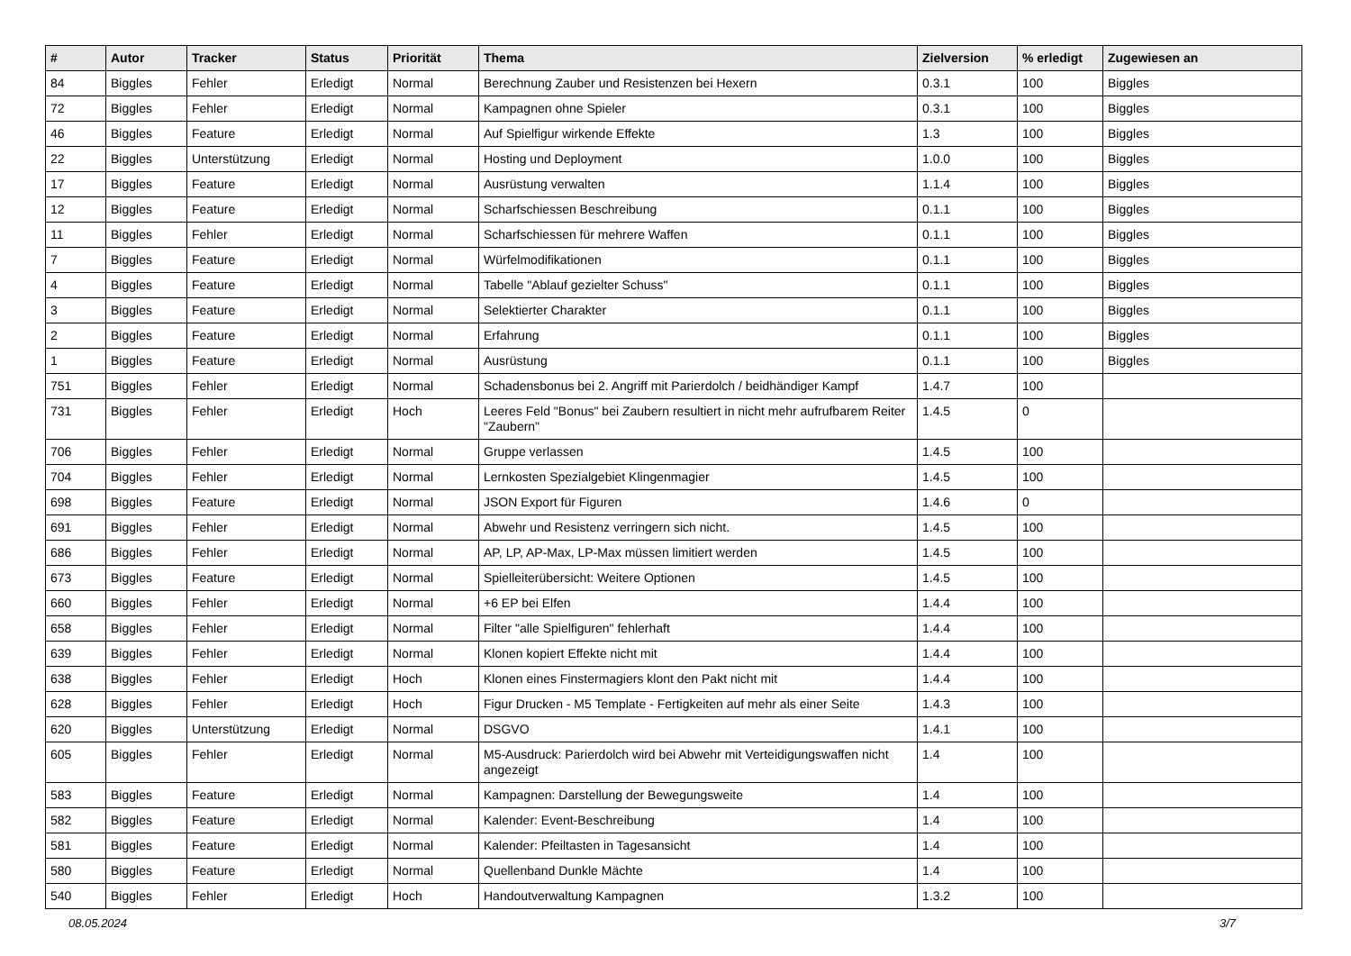| # | Autor | Tracker | Status | Priorität | Thema | Zielversion | % erledigt | Zugewiesen an |
| --- | --- | --- | --- | --- | --- | --- | --- | --- |
| 84 | Biggles | Fehler | Erledigt | Normal | Berechnung Zauber und Resistenzen bei Hexern | 0.3.1 | 100 | Biggles |
| 72 | Biggles | Fehler | Erledigt | Normal | Kampagnen ohne Spieler | 0.3.1 | 100 | Biggles |
| 46 | Biggles | Feature | Erledigt | Normal | Auf Spielfigur wirkende Effekte | 1.3 | 100 | Biggles |
| 22 | Biggles | Unterstützung | Erledigt | Normal | Hosting und Deployment | 1.0.0 | 100 | Biggles |
| 17 | Biggles | Feature | Erledigt | Normal | Ausrüstung verwalten | 1.1.4 | 100 | Biggles |
| 12 | Biggles | Feature | Erledigt | Normal | Scharfschiessen Beschreibung | 0.1.1 | 100 | Biggles |
| 11 | Biggles | Fehler | Erledigt | Normal | Scharfschiessen für mehrere Waffen | 0.1.1 | 100 | Biggles |
| 7 | Biggles | Feature | Erledigt | Normal | Würfelmodifikationen | 0.1.1 | 100 | Biggles |
| 4 | Biggles | Feature | Erledigt | Normal | Tabelle "Ablauf gezielter Schuss" | 0.1.1 | 100 | Biggles |
| 3 | Biggles | Feature | Erledigt | Normal | Selektierter Charakter | 0.1.1 | 100 | Biggles |
| 2 | Biggles | Feature | Erledigt | Normal | Erfahrung | 0.1.1 | 100 | Biggles |
| 1 | Biggles | Feature | Erledigt | Normal | Ausrüstung | 0.1.1 | 100 | Biggles |
| 751 | Biggles | Fehler | Erledigt | Normal | Schadensbonus bei 2. Angriff mit Parierdolch / beidhändiger Kampf | 1.4.7 | 100 | |
| 731 | Biggles | Fehler | Erledigt | Hoch | Leeres Feld "Bonus" bei Zaubern resultiert in nicht mehr aufrufbarem Reiter "Zaubern" | 1.4.5 | 0 | |
| 706 | Biggles | Fehler | Erledigt | Normal | Gruppe verlassen | 1.4.5 | 100 | |
| 704 | Biggles | Fehler | Erledigt | Normal | Lernkosten Spezialgebiet Klingenmagier | 1.4.5 | 100 | |
| 698 | Biggles | Feature | Erledigt | Normal | JSON Export für Figuren | 1.4.6 | 0 | |
| 691 | Biggles | Fehler | Erledigt | Normal | Abwehr und Resistenz verringern sich nicht. | 1.4.5 | 100 | |
| 686 | Biggles | Fehler | Erledigt | Normal | AP, LP, AP-Max, LP-Max müssen limitiert werden | 1.4.5 | 100 | |
| 673 | Biggles | Feature | Erledigt | Normal | Spielleiterübersicht: Weitere Optionen | 1.4.5 | 100 | |
| 660 | Biggles | Fehler | Erledigt | Normal | +6 EP bei Elfen | 1.4.4 | 100 | |
| 658 | Biggles | Fehler | Erledigt | Normal | Filter "alle Spielfiguren" fehlerhaft | 1.4.4 | 100 | |
| 639 | Biggles | Fehler | Erledigt | Normal | Klonen kopiert Effekte nicht mit | 1.4.4 | 100 | |
| 638 | Biggles | Fehler | Erledigt | Hoch | Klonen eines Finstermagiers klont den Pakt nicht mit | 1.4.4 | 100 | |
| 628 | Biggles | Fehler | Erledigt | Hoch | Figur Drucken - M5 Template - Fertigkeiten auf mehr als einer Seite | 1.4.3 | 100 | |
| 620 | Biggles | Unterstützung | Erledigt | Normal | DSGVO | 1.4.1 | 100 | |
| 605 | Biggles | Fehler | Erledigt | Normal | M5-Ausdruck: Parierdolch wird bei Abwehr mit Verteidigungswaffen nicht angezeigt | 1.4 | 100 | |
| 583 | Biggles | Feature | Erledigt | Normal | Kampagnen: Darstellung der Bewegungsweite | 1.4 | 100 | |
| 582 | Biggles | Feature | Erledigt | Normal | Kalender: Event-Beschreibung | 1.4 | 100 | |
| 581 | Biggles | Feature | Erledigt | Normal | Kalender: Pfeiltasten in Tagesansicht | 1.4 | 100 | |
| 580 | Biggles | Feature | Erledigt | Normal | Quellenband Dunkle Mächte | 1.4 | 100 | |
| 540 | Biggles | Fehler | Erledigt | Hoch | Handoutverwaltung Kampagnen | 1.3.2 | 100 | |
08.05.2024 3/7